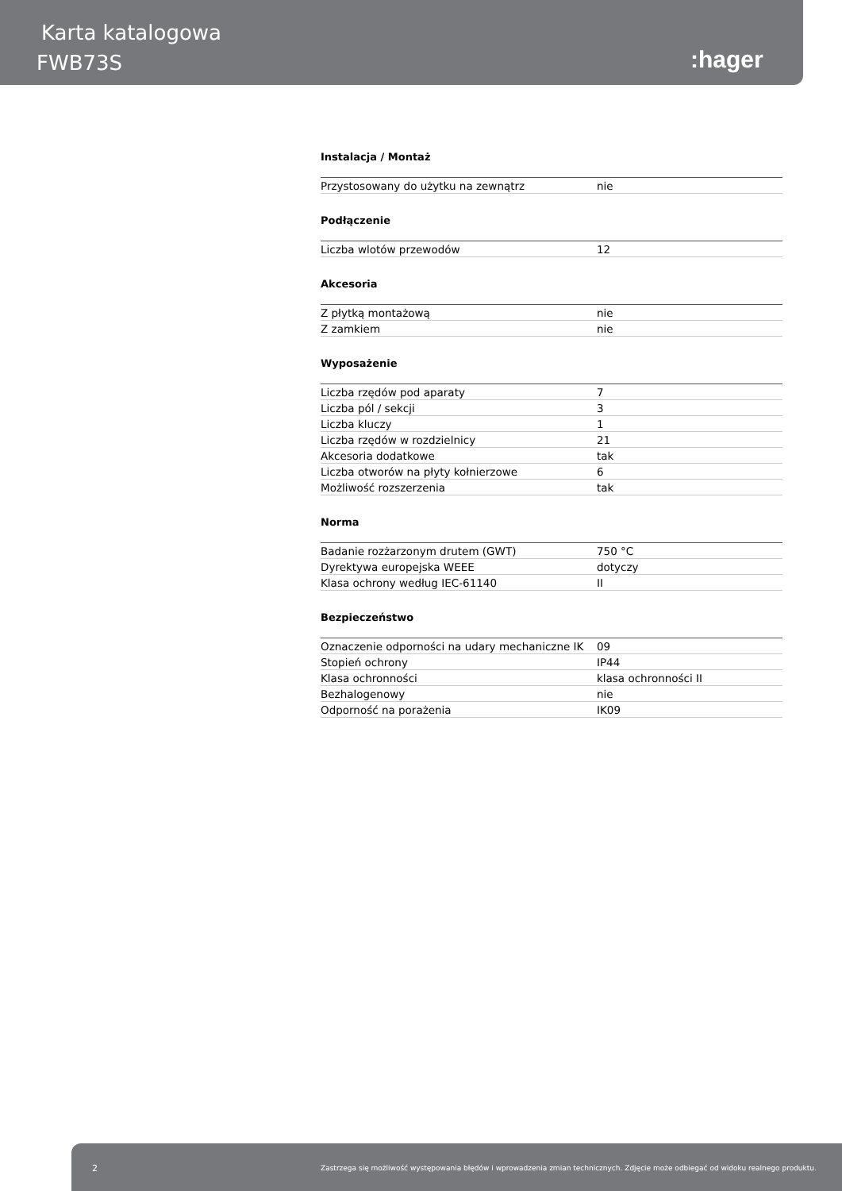Karta katalogowa
FWB73S :hager
Instalacja / Montaż
| Przystosowany do użytku na zewnątrz | nie |
Podłączenie
| Liczba wlotów przewodów | 12 |
Akcesoria
| Z płytką montażową | nie |
| Z zamkiem | nie |
Wyposażenie
| Liczba rzędów pod aparaty | 7 |
| Liczba pól / sekcji | 3 |
| Liczba kluczy | 1 |
| Liczba rzędów w rozdzielnicy | 21 |
| Akcesoria dodatkowe | tak |
| Liczba otworów na płyty kołnierzowe | 6 |
| Możliwość rozszerzenia | tak |
Norma
| Badanie rozżarzonym drutem (GWT) | 750 °C |
| Dyrektywa europejska WEEE | dotyczy |
| Klasa ochrony według IEC-61140 | II |
Bezpieczeństwo
| Oznaczenie odporności na udary mechaniczne IK | 09 |
| Stopień ochrony | IP44 |
| Klasa ochronności | klasa ochronności II |
| Bezhalogenowy | nie |
| Odporność na porażenia | IK09 |
2 Zastrzega się możliwość występowania błędów i wprowadzenia zmian technicznych. Zdjęcie może odbiegać od widoku realnego produktu.